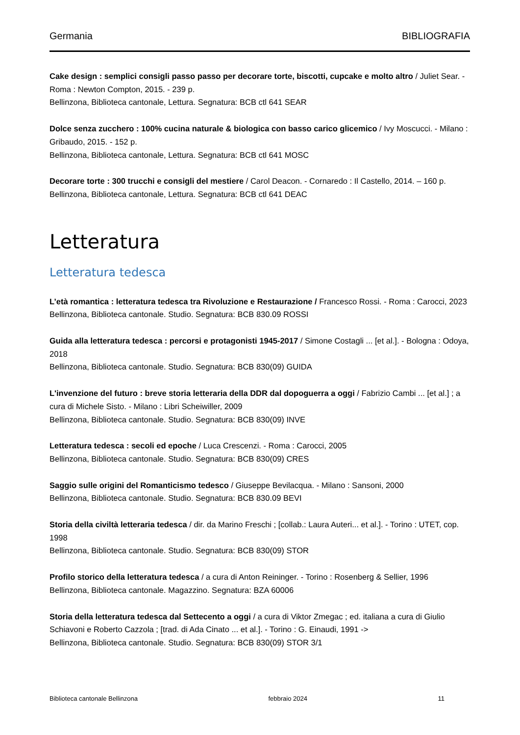Germania BIBLIOGRAFIA
Cake design : semplici consigli passo passo per decorare torte, biscotti, cupcake e molto altro / Juliet Sear. - Roma : Newton Compton, 2015. - 239 p.
Bellinzona, Biblioteca cantonale, Lettura. Segnatura: BCB ctl 641 SEAR
Dolce senza zucchero : 100% cucina naturale & biologica con basso carico glicemico / Ivy Moscucci. - Milano : Gribaudo, 2015. - 152 p.
Bellinzona, Biblioteca cantonale, Lettura. Segnatura: BCB ctl 641 MOSC
Decorare torte : 300 trucchi e consigli del mestiere / Carol Deacon. - Cornaredo : Il Castello, 2014. – 160 p.
Bellinzona, Biblioteca cantonale, Lettura. Segnatura: BCB ctl 641 DEAC
Letteratura
Letteratura tedesca
L’età romantica : letteratura tedesca tra Rivoluzione e Restaurazione / Francesco Rossi. - Roma : Carocci, 2023
Bellinzona, Biblioteca cantonale. Studio. Segnatura: BCB 830.09 ROSSI
Guida alla letteratura tedesca : percorsi e protagonisti 1945-2017 / Simone Costagli ... [et al.]. - Bologna : Odoya, 2018
Bellinzona, Biblioteca cantonale. Studio. Segnatura: BCB 830(09) GUIDA
L'invenzione del futuro : breve storia letteraria della DDR dal dopoguerra a oggi / Fabrizio Cambi ... [et al.] ; a cura di Michele Sisto. - Milano : Libri Scheiwiller, 2009
Bellinzona, Biblioteca cantonale. Studio. Segnatura: BCB 830(09) INVE
Letteratura tedesca : secoli ed epoche / Luca Crescenzi. - Roma : Carocci, 2005
Bellinzona, Biblioteca cantonale. Studio. Segnatura: BCB 830(09) CRES
Saggio sulle origini del Romanticismo tedesco / Giuseppe Bevilacqua. - Milano : Sansoni, 2000
Bellinzona, Biblioteca cantonale. Studio. Segnatura: BCB 830.09 BEVI
Storia della civiltà letteraria tedesca / dir. da Marino Freschi ; [collab.: Laura Auteri... et al.]. - Torino : UTET, cop. 1998
Bellinzona, Biblioteca cantonale. Studio. Segnatura: BCB 830(09) STOR
Profilo storico della letteratura tedesca / a cura di Anton Reininger. - Torino : Rosenberg & Sellier, 1996
Bellinzona, Biblioteca cantonale. Magazzino. Segnatura: BZA 60006
Storia della letteratura tedesca dal Settecento a oggi / a cura di Viktor Zmegac ; ed. italiana a cura di Giulio Schiavoni e Roberto Cazzola ; [trad. di Ada Cinato ... et al.]. - Torino : G. Einaudi, 1991 ->
Bellinzona, Biblioteca cantonale. Studio. Segnatura: BCB 830(09) STOR 3/1
Biblioteca cantonale Bellinzona febbraio 2024 11